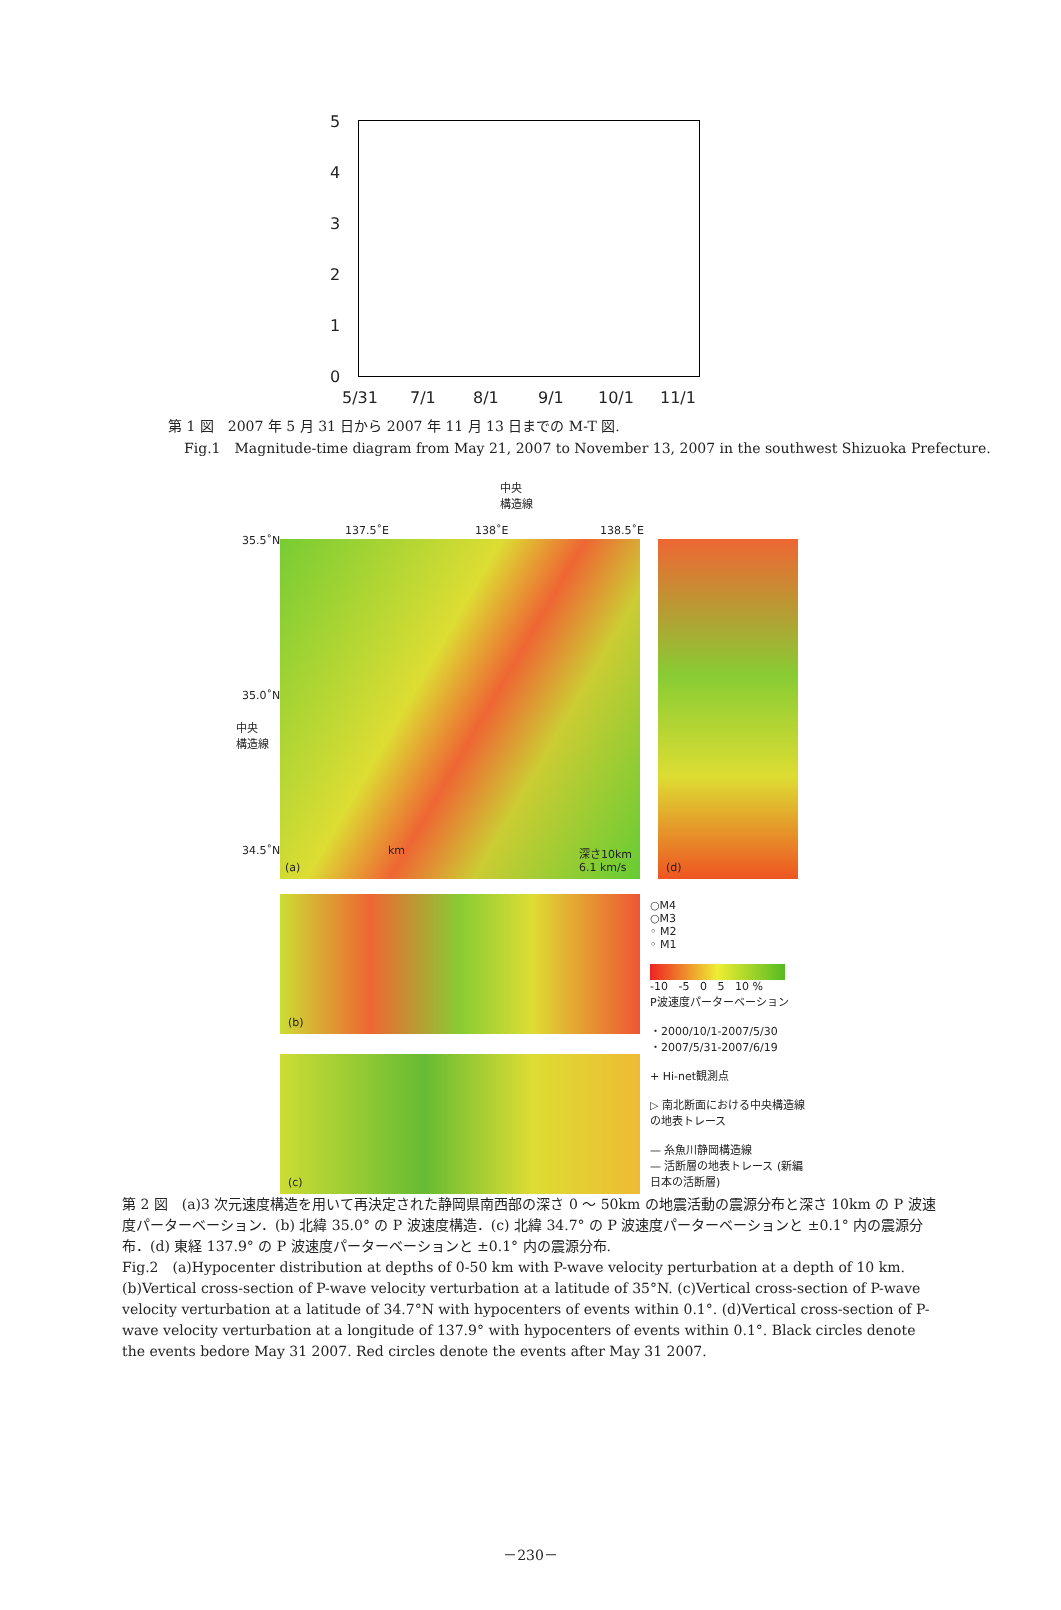5
4
3
2
1
0
5/31 7/1 8/1 9/1 10/1 11/1
第 1 図　2007 年 5 月 31 日から 2007 年 11 月 13 日までの M-T 図.
Fig.1　Magnitude-time diagram from May 21, 2007 to November 13, 2007 in the southwest Shizuoka Prefecture.
中央
構造線
137.5˚E 138˚E 138.5˚E
35.5˚N
35.0˚N
中央
構造線
34.5˚N
(a)
km 深さ10km
6.1 km/s
(d)
(b)
(c)
○M4
○M3
◦ M2
◦ M1
-10 -5 0 5 10 %
P波速度パーターベーション
・2000/10/1-2007/5/30
・2007/5/31-2007/6/19
+ Hi-net観測点
▷ 南北断面における中央構造線の地表トレース
— 糸魚川静岡構造線
— 活断層の地表トレース (新編 日本の活断層)
第 2 図　(a)3 次元速度構造を用いて再決定された静岡県南西部の深さ 0 ～ 50km の地震活動の震源分布と深さ 10km の P 波速度パーターベーション．(b) 北緯 35.0° の P 波速度構造．(c) 北緯 34.7° の P 波速度パーターベーションと ±0.1° 内の震源分布．(d) 東経 137.9° の P 波速度パーターベーションと ±0.1° 内の震源分布.
Fig.2　(a)Hypocenter distribution at depths of 0-50 km with P-wave velocity perturbation at a depth of 10 km. (b)Vertical cross-section of P-wave velocity verturbation at a latitude of 35°N. (c)Vertical cross-section of P-wave velocity verturbation at a latitude of 34.7°N with hypocenters of events within 0.1°. (d)Vertical cross-section of P-wave velocity verturbation at a longitude of 137.9° with hypocenters of events within 0.1°. Black circles denote the events bedore May 31 2007. Red circles denote the events after May 31 2007.
－230－